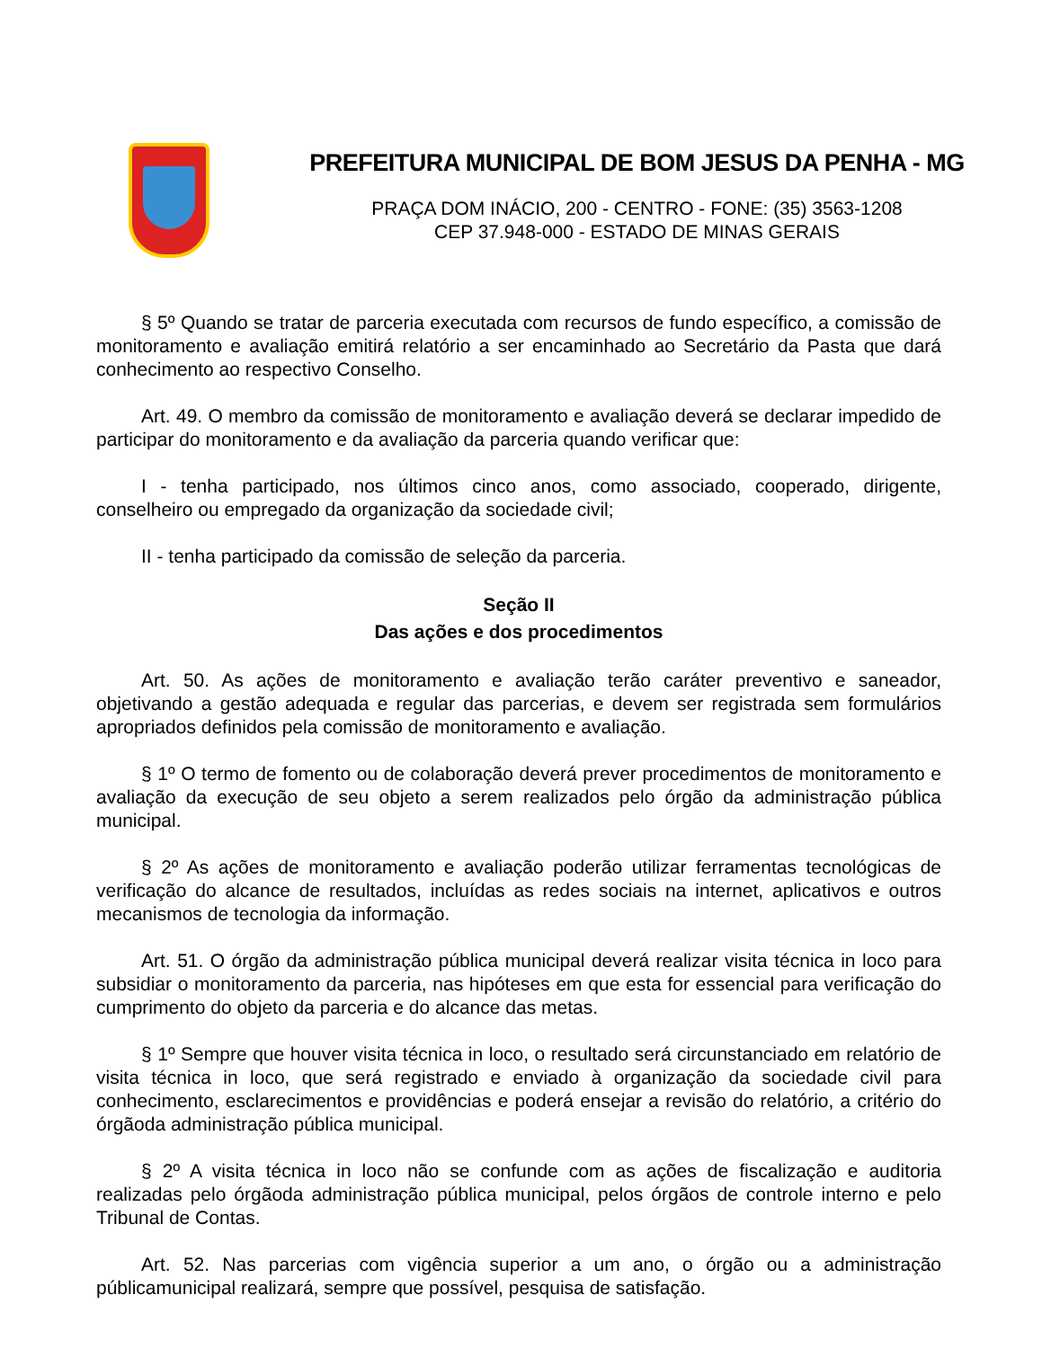PREFEITURA MUNICIPAL DE BOM JESUS DA PENHA - MG
PRAÇA DOM INÁCIO, 200 - CENTRO - FONE: (35) 3563-1208
CEP 37.948-000 - ESTADO DE MINAS GERAIS
§ 5º Quando se tratar de parceria executada com recursos de fundo específico, a comissão de monitoramento e avaliação emitirá relatório a ser encaminhado ao Secretário da Pasta que dará conhecimento ao respectivo Conselho.
Art. 49. O membro da comissão de monitoramento e avaliação deverá se declarar impedido de participar do monitoramento e da avaliação da parceria quando verificar que:
I - tenha participado, nos últimos cinco anos, como associado, cooperado, dirigente, conselheiro ou empregado da organização da sociedade civil;
II - tenha participado da comissão de seleção da parceria.
Seção II
Das ações e dos procedimentos
Art. 50. As ações de monitoramento e avaliação terão caráter preventivo e saneador, objetivando a gestão adequada e regular das parcerias, e devem ser registrada sem formulários apropriados definidos pela comissão de monitoramento e avaliação.
§ 1º O termo de fomento ou de colaboração deverá prever procedimentos de monitoramento e avaliação da execução de seu objeto a serem realizados pelo órgão da administração pública municipal.
§ 2º As ações de monitoramento e avaliação poderão utilizar ferramentas tecnológicas de verificação do alcance de resultados, incluídas as redes sociais na internet, aplicativos e outros mecanismos de tecnologia da informação.
Art. 51. O órgão da administração pública municipal deverá realizar visita técnica in loco para subsidiar o monitoramento da parceria, nas hipóteses em que esta for essencial para verificação do cumprimento do objeto da parceria e do alcance das metas.
§ 1º Sempre que houver visita técnica in loco, o resultado será circunstanciado em relatório de visita técnica in loco, que será registrado e enviado à organização da sociedade civil para conhecimento, esclarecimentos e providências e poderá ensejar a revisão do relatório, a critério do órgãoda administração pública municipal.
§ 2º A visita técnica in loco não se confunde com as ações de fiscalização e auditoria realizadas pelo órgãoda administração pública municipal, pelos órgãos de controle interno e pelo Tribunal de Contas.
Art. 52. Nas parcerias com vigência superior a um ano, o órgão ou a administração públicamunicipal realizará, sempre que possível, pesquisa de satisfação.